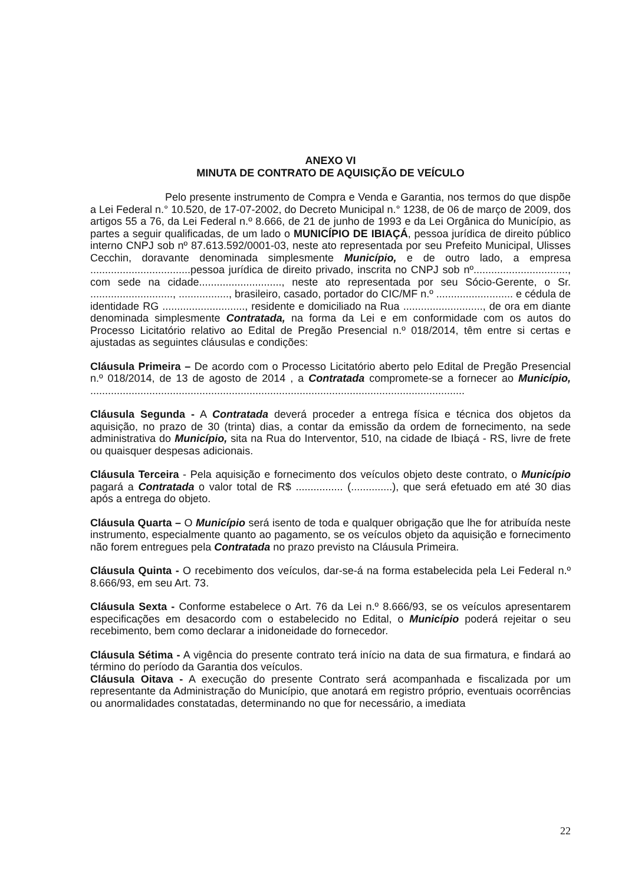ANEXO VI
MINUTA DE CONTRATO DE AQUISIÇÃO DE VEÍCULO
Pelo presente instrumento de Compra e Venda e Garantia, nos termos do que dispõe a Lei Federal n.° 10.520, de 17-07-2002, do Decreto Municipal n.° 1238, de 06 de março de 2009, dos artigos 55 a 76, da Lei Federal n.º 8.666, de 21 de junho de 1993 e da Lei Orgânica do Município, as partes a seguir qualificadas, de um lado o MUNICÍPIO DE IBIAÇÁ, pessoa jurídica de direito público interno CNPJ sob nº 87.613.592/0001-03, neste ato representada por seu Prefeito Municipal, Ulisses Cecchin, doravante denominada simplesmente Município, e de outro lado, a empresa ..................................pessoa jurídica de direito privado, inscrita no CNPJ sob nº................................, com sede na cidade............................, neste ato representada por seu Sócio-Gerente, o Sr. ............................, ................., brasileiro, casado, portador do CIC/MF n.º .......................... e cédula de identidade RG ............................, residente e domiciliado na Rua ..........................., de ora em diante denominada simplesmente Contratada, na forma da Lei e em conformidade com os autos do Processo Licitatório relativo ao Edital de Pregão Presencial n.º 018/2014, têm entre si certas e ajustadas as seguintes cláusulas e condições:
Cláusula Primeira – De acordo com o Processo Licitatório aberto pelo Edital de Pregão Presencial n.º 018/2014, de 13 de agosto de 2014 , a Contratada compromete-se a fornecer ao Município, ...............................................................................................................................
Cláusula Segunda - A Contratada deverá proceder a entrega física e técnica dos objetos da aquisição, no prazo de 30 (trinta) dias, a contar da emissão da ordem de fornecimento, na sede administrativa do Município, sita na Rua do Interventor, 510, na cidade de Ibiaçá - RS, livre de frete ou quaisquer despesas adicionais.
Cláusula Terceira - Pela aquisição e fornecimento dos veículos objeto deste contrato, o Município pagará a Contratada o valor total de R$ ................ (..............), que será efetuado em até 30 dias após a entrega do objeto.
Cláusula Quarta – O Município será isento de toda e qualquer obrigação que lhe for atribuída neste instrumento, especialmente quanto ao pagamento, se os veículos objeto da aquisição e fornecimento não forem entregues pela Contratada no prazo previsto na Cláusula Primeira.
Cláusula Quinta - O recebimento dos veículos, dar-se-á na forma estabelecida pela Lei Federal n.º 8.666/93, em seu Art. 73.
Cláusula Sexta - Conforme estabelece o Art. 76 da Lei n.º 8.666/93, se os veículos apresentarem especificações em desacordo com o estabelecido no Edital, o Município poderá rejeitar o seu recebimento, bem como declarar a inidoneidade do fornecedor.
Cláusula Sétima - A vigência do presente contrato terá início na data de sua firmatura, e findará ao término do período da Garantia dos veículos.
Cláusula Oitava - A execução do presente Contrato será acompanhada e fiscalizada por um representante da Administração do Município, que anotará em registro próprio, eventuais ocorrências ou anormalidades constatadas, determinando no que for necessário, a imediata
22